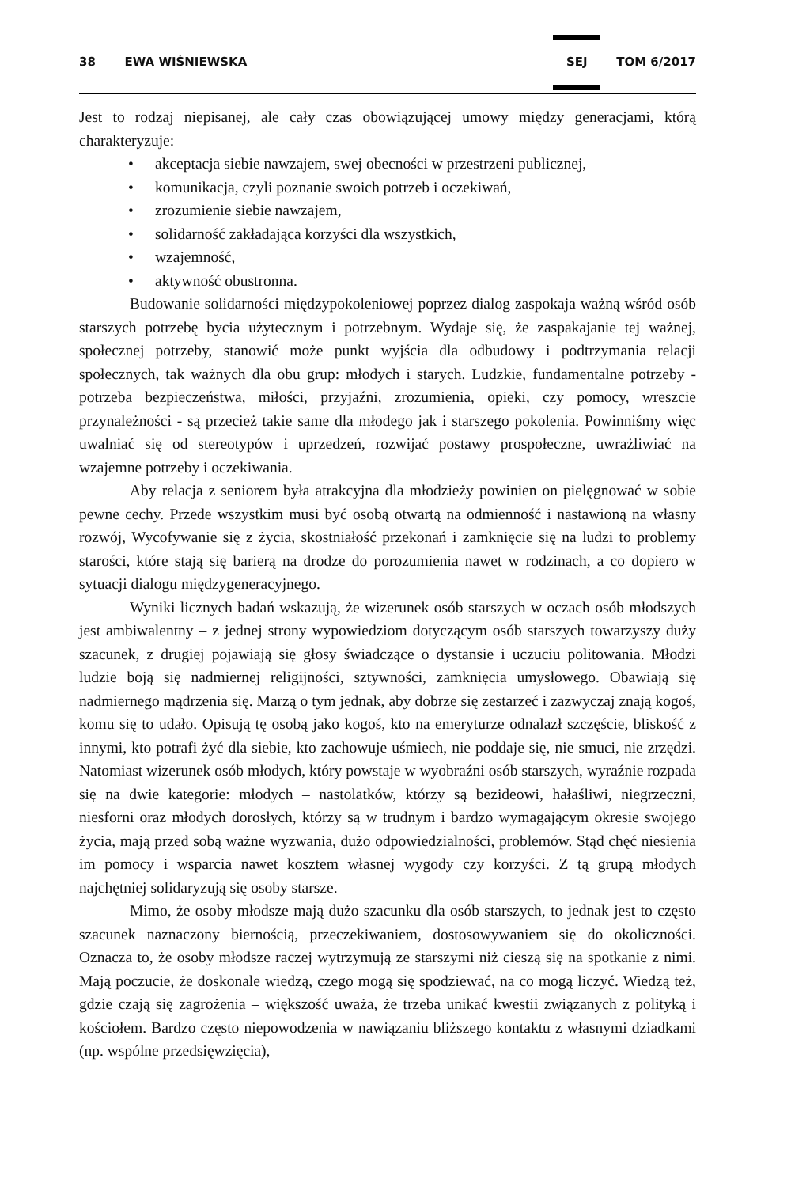38 EWA WIŚNIEWSKA
SEJ
TOM 6/2017
Jest to rodzaj niepisanej, ale cały czas obowiązującej umowy między generacjami, którą charakteryzuje:
• akceptacja siebie nawzajem, swej obecności w przestrzeni publicznej,
• komunikacja, czyli poznanie swoich potrzeb i oczekiwań,
• zrozumienie siebie nawzajem,
• solidarność zakładająca korzyści dla wszystkich,
• wzajemność,
• aktywność obustronna.
Budowanie solidarności międzypokoleniowej poprzez dialog zaspokaja ważną wśród osób starszych potrzebę bycia użytecznym i potrzebnym. Wydaje się, że zaspakajanie tej ważnej, społecznej potrzeby, stanowić może punkt wyjścia dla odbudowy i podtrzymania relacji społecznych, tak ważnych dla obu grup: młodych i starych. Ludzkie, fundamentalne potrzeby - potrzeba bezpieczeństwa, miłości, przyjaźni, zrozumienia, opieki, czy pomocy, wreszcie przynależności - są przecież takie same dla młodego jak i starszego pokolenia. Powinniśmy więc uwalniać się od stereotypów i uprzedzeń, rozwijać postawy prospołeczne, uwrażliwiać na wzajemne potrzeby i oczekiwania.
Aby relacja z seniorem była atrakcyjna dla młodzieży powinien on pielęgnować w sobie pewne cechy. Przede wszystkim musi być osobą otwartą na odmienność i nastawioną na własny rozwój, Wycofywanie się z życia, skostniałość przekonań i zamknięcie się na ludzi to problemy starości, które stają się barierą na drodze do porozumienia nawet w rodzinach, a co dopiero w sytuacji dialogu międzygeneracyjnego.
Wyniki licznych badań wskazują, że wizerunek osób starszych w oczach osób młodszych jest ambiwalentny – z jednej strony wypowiedziom dotyczącym osób starszych towarzyszy duży szacunek, z drugiej pojawiają się głosy świadczące o dystansie i uczuciu politowania. Młodzi ludzie boją się nadmiernej religijności, sztywności, zamknięcia umysłowego. Obawiają się nadmiernego mądrzenia się. Marzą o tym jednak, aby dobrze się zestarzeć i zazwyczaj znają kogoś, komu się to udało. Opisują tę osobą jako kogoś, kto na emeryturze odnalazł szczęście, bliskość z innymi, kto potrafi żyć dla siebie, kto zachowuje uśmiech, nie poddaje się, nie smuci, nie zrzędzi. Natomiast wizerunek osób młodych, który powstaje w wyobraźni osób starszych, wyraźnie rozpada się na dwie kategorie: młodych – nastolatków, którzy są bezideowi, hałaśliwi, niegrzeczni, niesforni oraz młodych dorosłych, którzy są w trudnym i bardzo wymagającym okresie swojego życia, mają przed sobą ważne wyzwania, dużo odpowiedzialności, problemów. Stąd chęć niesienia im pomocy i wsparcia nawet kosztem własnej wygody czy korzyści. Z tą grupą młodych najchętniej solidaryzują się osoby starsze.
Mimo, że osoby młodsze mają dużo szacunku dla osób starszych, to jednak jest to często szacunek naznaczony biernością, przeczekiwaniem, dostosowywaniem się do okoliczności. Oznacza to, że osoby młodsze raczej wytrzymują ze starszymi niż cieszą się na spotkanie z nimi. Mają poczucie, że doskonale wiedzą, czego mogą się spodziewać, na co mogą liczyć. Wiedzą też, gdzie czają się zagrożenia – większość uważa, że trzeba unikać kwestii związanych z polityką i kościołem. Bardzo często niepowodzenia w nawiązaniu bliższego kontaktu z własnymi dziadkami (np. wspólne przedsięwzięcia),